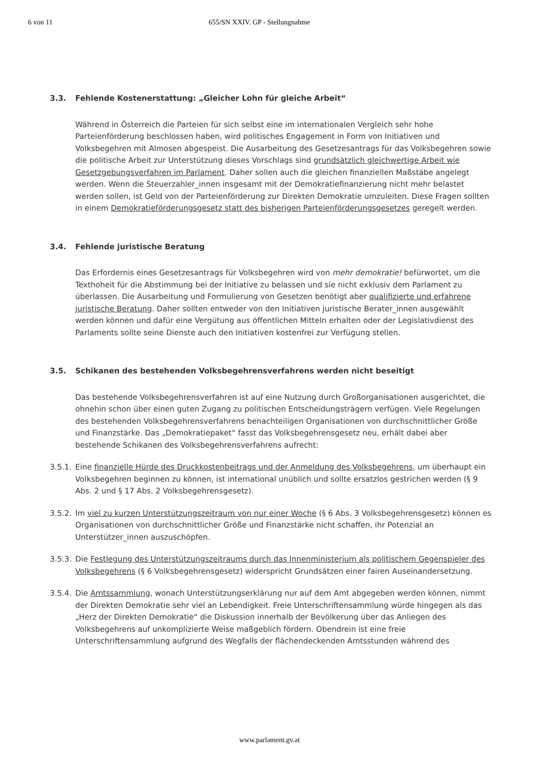6 von 11 655/SN XXIV. GP - Stellungnahme
3.3. Fehlende Kostenerstattung: „Gleicher Lohn für gleiche Arbeit“
Während in Österreich die Parteien für sich selbst eine im internationalen Vergleich sehr hohe Parteienförderung beschlossen haben, wird politisches Engagement in Form von Initiativen und Volksbegehren mit Almosen abgespeist. Die Ausarbeitung des Gesetzesantrags für das Volksbegehren sowie die politische Arbeit zur Unterstützung dieses Vorschlags sind grundsätzlich gleichwertige Arbeit wie Gesetzgebungsverfahren im Parlament. Daher sollen auch die gleichen finanziellen Maßstäbe angelegt werden. Wenn die Steuerzahler_innen insgesamt mit der Demokratiefinanzierung nicht mehr belastet werden sollen, ist Geld von der Parteienförderung zur Direkten Demokratie umzuleiten. Diese Fragen sollten in einem Demokratieförderungsgesetz statt des bisherigen Parteienförderungsgesetzes geregelt werden.
3.4. Fehlende juristische Beratung
Das Erfordernis eines Gesetzesantrags für Volksbegehren wird von mehr demokratie! befürwortet, um die Texthoheit für die Abstimmung bei der Initiative zu belassen und sie nicht exklusiv dem Parlament zu überlassen. Die Ausarbeitung und Formulierung von Gesetzen benötigt aber qualifizierte und erfahrene juristische Beratung. Daher sollten entweder von den Initiativen juristische Berater_innen ausgewählt werden können und dafür eine Vergütung aus öffentlichen Mitteln erhalten oder der Legislativdienst des Parlaments sollte seine Dienste auch den Initiativen kostenfrei zur Verfügung stellen.
3.5. Schikanen des bestehenden Volksbegehrensverfahrens werden nicht beseitigt
Das bestehende Volksbegehrensverfahren ist auf eine Nutzung durch Großorganisationen ausgerichtet, die ohnehin schon über einen guten Zugang zu politischen Entscheidungsträgern verfügen. Viele Regelungen des bestehenden Volksbegehrensverfahrens benachteiligen Organisationen von durchschnittlicher Größe und Finanzstärke. Das „Demokratiepaket“ fasst das Volksbegehrensgesetz neu, erhält dabei aber bestehende Schikanen des Volksbegehrensverfahrens aufrecht:
3.5.1.
Eine finanzielle Hürde des Druckkostenbeitrags und der Anmeldung des Volksbegehrens, um überhaupt ein Volksbegehren beginnen zu können, ist international unüblich und sollte ersatzlos gestrichen werden (§ 9 Abs. 2 und § 17 Abs. 2 Volksbegehrensgesetz).
3.5.2.
Im viel zu kurzen Unterstützungszeitraum von nur einer Woche (§ 6 Abs. 3 Volksbegehrensgesetz) können es Organisationen von durchschnittlicher Größe und Finanzstärke nicht schaffen, ihr Potenzial an Unterstützer_innen auszuschöpfen.
3.5.3.
Die Festlegung des Unterstützungszeitraums durch das Innenministerium als politischem Gegenspieler des Volksbegehrens (§ 6 Volksbegehrensgesetz) widerspricht Grundsätzen einer fairen Auseinandersetzung.
3.5.4.
Die Amtssammlung, wonach Unterstützungserklärung nur auf dem Amt abgegeben werden können, nimmt der Direkten Demokratie sehr viel an Lebendigkeit. Freie Unterschriftensammlung würde hingegen als das „Herz der Direkten Demokratie“ die Diskussion innerhalb der Bevölkerung über das Anliegen des Volksbegehrens auf unkomplizierte Weise maßgeblich fördern. Obendrein ist eine freie Unterschriftensammlung aufgrund des Wegfalls der flächendeckenden Amtsstunden während des
www.parlament.gv.at